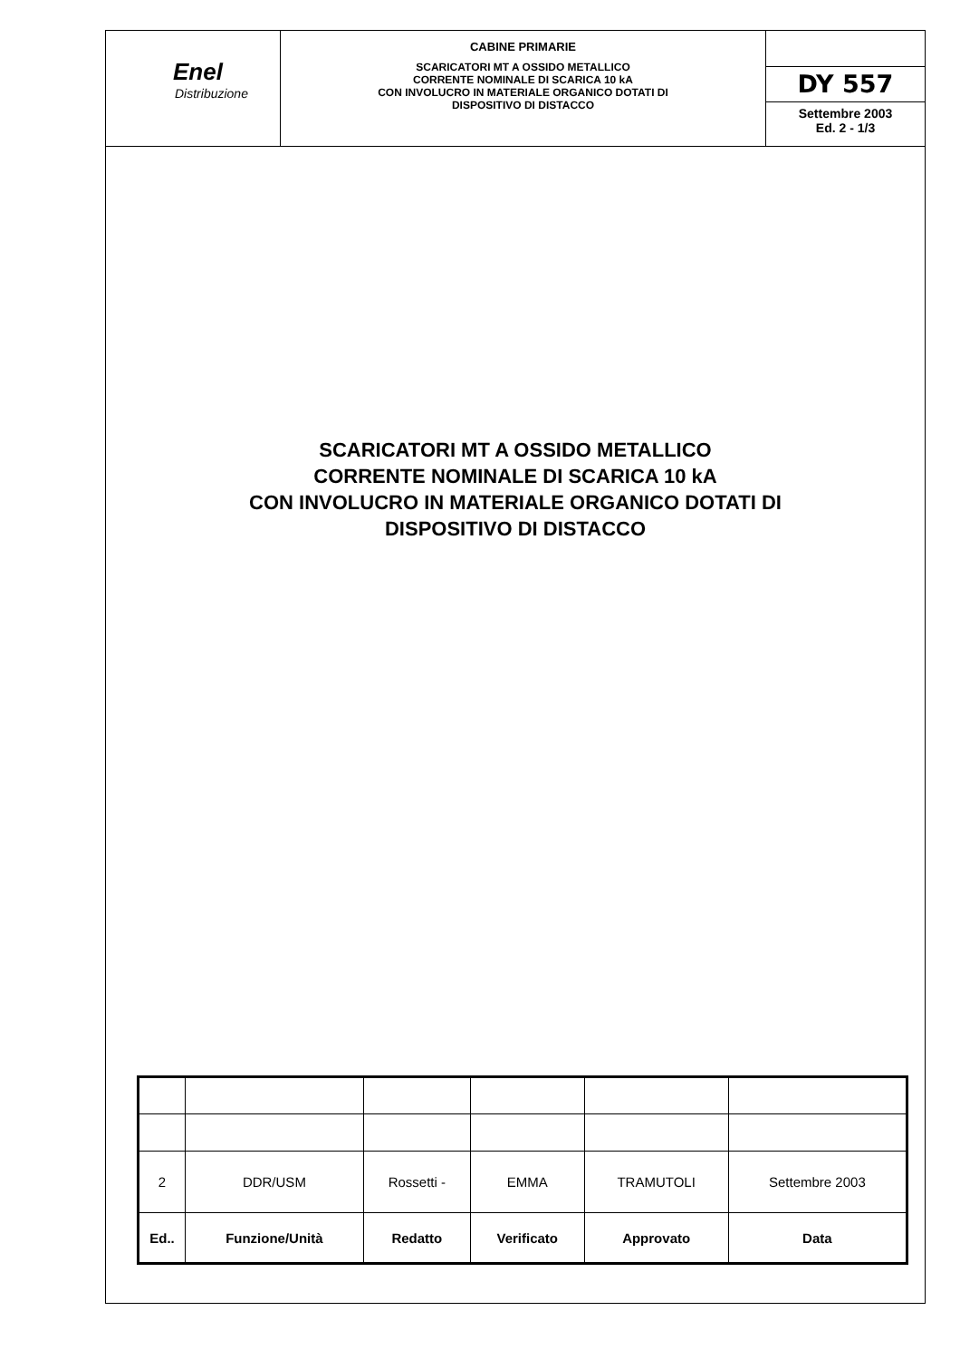Enel
Distribuzione
CABINE PRIMARIE
SCARICATORI MT A OSSIDO METALLICO
CORRENTE NOMINALE DI SCARICA 10 kA
CON INVOLUCRO IN MATERIALE ORGANICO DOTATI DI
DISPOSITIVO DI DISTACCO
DY 557
Settembre 2003
Ed. 2 - 1/3
SCARICATORI MT A OSSIDO METALLICO
CORRENTE NOMINALE DI SCARICA 10 kA
CON INVOLUCRO IN MATERIALE ORGANICO DOTATI DI
DISPOSITIVO DI DISTACCO
| 2 | DDR/USM | Rossetti - | EMMA | TRAMUTOLI | Settembre 2003 |
| Ed.. | Funzione/Unità | Redatto | Verificato | Approvato | Data |